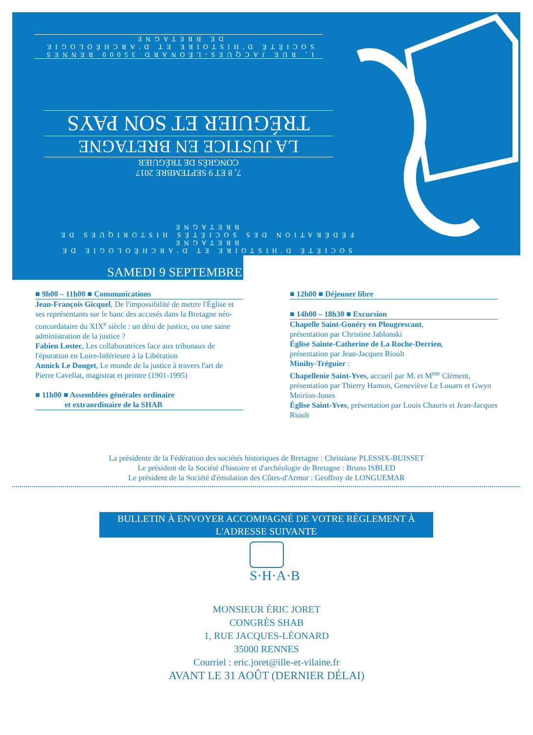1, RUE JACQUES-LÉONARD 35000 RENNES
SOCIÉTÉ D'HISTOIRE ET D'ARCHÉOLOGIE DE BRETAGNE
7, 8 ET 9 SEPTEMBRE 2017
CONGRÈS DE TRÉGUIER
LA JUSTICE EN BRETAGNE
TRÉGUIER ET SON PAYS
SOCIÉTÉ D'HISTOIRE ET D'ARCHÉOLOGIE DE BRETAGNE
FÉDÉRATION DES SOCIÉTÉS HISTORIQUES DE BRETAGNE
SAMEDI 9 SEPTEMBRE
■ 9h00 – 11h00 ■ Communications
Jean-François Gicquel, De l'impossibilité de mettre l'Église et ses représentants sur le banc des accusés dans la Bretagne néo-concordataire du XIX<sup>e</sup> siècle : un déni de justice, ou une saine administration de la justice ?
Fabien Lostec, Les collaboratrices face aux tribunaux de l'épuration en Loire-Inférieure à la Libération
Annick Le Douget, Le monde de la justice à travers l'art de Pierre Cavellat, magistrat et peintre (1901-1995)
■ 11h00 ■ Assemblées générales ordinaire
et extraordinaire de la SHAB
■ 12h00 ■ Déjeuner libre
■ 14h00 – 18h30 ■ Excursion
Chapelle Saint-Gonéry en Plougrescant,
présentation par Christine Jablonski
Église Sainte-Catherine de La Roche-Derrien,
présentation par Jean-Jacques Rioult
Minihy-Tréguier :
Chapellenie Saint-Yves, accueil par M. et M<sup>me</sup> Clément, présentation par Thierry Hamon, Geneviève Le Louarn et Gwyn Meirion-Jones
Église Saint-Yves, présentation par Louis Chauris et Jean-Jacques Rioult
La présidente de la Fédération des sociétés historiques de Bretagne : Christiane PLESSIX-BUISSET
Le président de la Société d'histoire et d'archéologie de Bretagne : Bruno ISBLED
Le président de la Société d'émulation des Côtes-d'Armor : Geoffroy de LONGUEMAR
BULLETIN À ENVOYER ACCOMPAGNÉ DE VOTRE RÈGLEMENT À L'ADRESSE SUIVANTE
S·H·A·B
MONSIEUR ÉRIC JORET
CONGRÈS SHAB
1, RUE JACQUES-LÉONARD
35000 RENNES
Courriel : eric.joret@ille-et-vilaine.fr
AVANT LE 31 AOÛT (DERNIER DÉLAI)